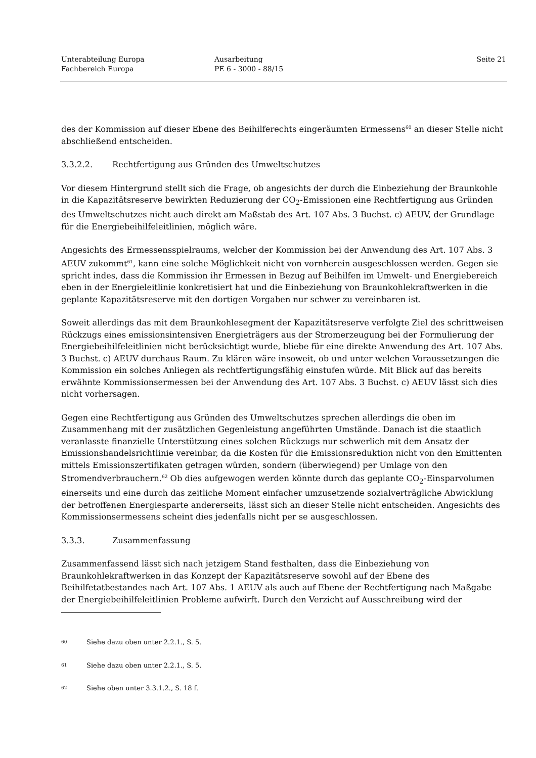Unterabteilung Europa
Fachbereich Europa
Ausarbeitung
PE 6 - 3000 - 88/15
Seite 21
des der Kommission auf dieser Ebene des Beihilferechts eingeräumten Ermessens<sup>60</sup> an dieser Stelle nicht abschließend entscheiden.
3.3.2.2. Rechtfertigung aus Gründen des Umweltschutzes
Vor diesem Hintergrund stellt sich die Frage, ob angesichts der durch die Einbeziehung der Braunkohle in die Kapazitätsreserve bewirkten Reduzierung der CO<sub>2</sub>-Emissionen eine Rechtfertigung aus Gründen des Umweltschutzes nicht auch direkt am Maßstab des Art. 107 Abs. 3 Buchst. c) AEUV, der Grundlage für die Energiebeihilfeleitlinien, möglich wäre.
Angesichts des Ermessensspielraums, welcher der Kommission bei der Anwendung des Art. 107 Abs. 3 AEUV zukommt<sup>61</sup>, kann eine solche Möglichkeit nicht von vornherein ausgeschlossen werden. Gegen sie spricht indes, dass die Kommission ihr Ermessen in Bezug auf Beihilfen im Umwelt- und Energiebereich eben in der Energieleitlinie konkretisiert hat und die Einbeziehung von Braunkohlekraftwerken in die geplante Kapazitätsreserve mit den dortigen Vorgaben nur schwer zu vereinbaren ist.
Soweit allerdings das mit dem Braunkohlesegment der Kapazitätsreserve verfolgte Ziel des schrittweisen Rückzugs eines emissionsintensiven Energieträgers aus der Stromerzeugung bei der Formulierung der Energiebeihilfeleitlinien nicht berücksichtigt wurde, bliebe für eine direkte Anwendung des Art. 107 Abs. 3 Buchst. c) AEUV durchaus Raum. Zu klären wäre insoweit, ob und unter welchen Voraussetzungen die Kommission ein solches Anliegen als rechtfertigungsfähig einstufen würde. Mit Blick auf das bereits erwähnte Kommissionsermessen bei der Anwendung des Art. 107 Abs. 3 Buchst. c) AEUV lässt sich dies nicht vorhersagen.
Gegen eine Rechtfertigung aus Gründen des Umweltschutzes sprechen allerdings die oben im Zusammenhang mit der zusätzlichen Gegenleistung angeführten Umstände. Danach ist die staatlich veranlasste finanzielle Unterstützung eines solchen Rückzugs nur schwerlich mit dem Ansatz der Emissionshandelsrichtlinie vereinbar, da die Kosten für die Emissionsreduktion nicht von den Emittenten mittels Emissionszertifikaten getragen würden, sondern (überwiegend) per Umlage von den Stromendverbrauchern.<sup>62</sup> Ob dies aufgewogen werden könnte durch das geplante CO<sub>2</sub>-Einsparvolumen einerseits und eine durch das zeitliche Moment einfacher umzusetzende sozialverträgliche Abwicklung der betroffenen Energiesparte andererseits, lässt sich an dieser Stelle nicht entscheiden. Angesichts des Kommissionsermessens scheint dies jedenfalls nicht per se ausgeschlossen.
3.3.3. Zusammenfassung
Zusammenfassend lässt sich nach jetzigem Stand festhalten, dass die Einbeziehung von Braunkohlekraftwerken in das Konzept der Kapazitätsreserve sowohl auf der Ebene des Beihilfetatbestandes nach Art. 107 Abs. 1 AEUV als auch auf Ebene der Rechtfertigung nach Maßgabe der Energiebeihilfeleitlinien Probleme aufwirft. Durch den Verzicht auf Ausschreibung wird der
60 Siehe dazu oben unter 2.2.1., S. 5.
61 Siehe dazu oben unter 2.2.1., S. 5.
62 Siehe oben unter 3.3.1.2., S. 18 f.